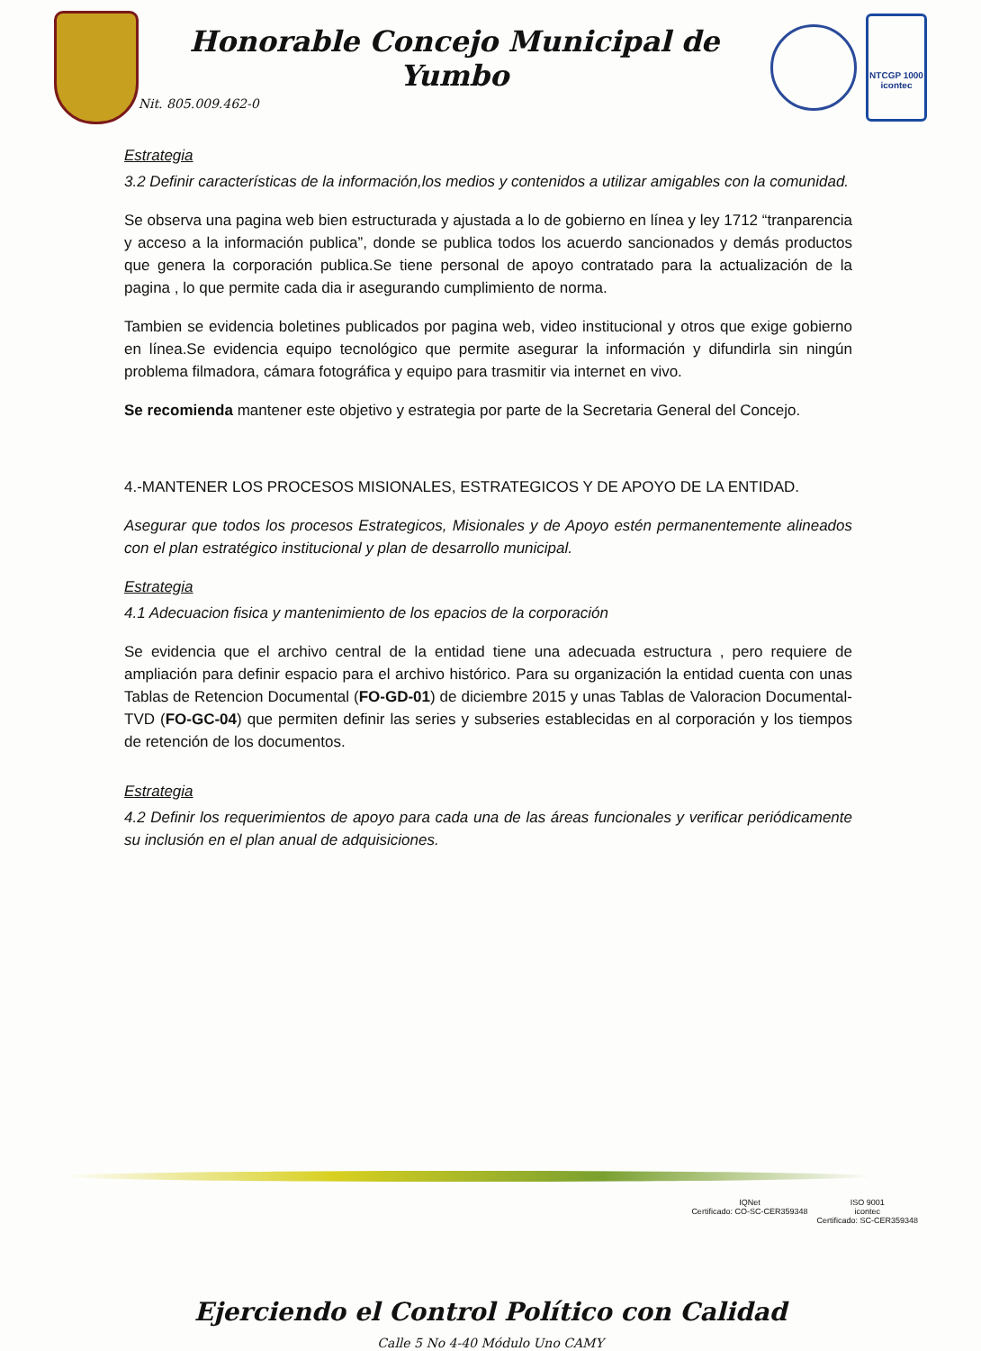Honorable Concejo Municipal de Yumbo
Nit. 805.009.462-0
NTCGP 1000
icontec
Estrategia
3.2 Definir características de la información,los medios y contenidos a utilizar amigables con la comunidad.
Se observa una pagina web bien estructurada y ajustada a lo de gobierno en línea y ley 1712 “tranparencia y acceso a la información publica”, donde se publica todos los acuerdo sancionados y demás productos que genera la corporación publica.Se tiene personal de apoyo contratado para la actualización de la pagina , lo que permite cada dia ir asegurando cumplimiento de norma.
Tambien se evidencia boletines publicados por pagina web, video institucional y otros que exige gobierno en línea.Se evidencia equipo tecnológico que permite asegurar la información y difundirla sin ningún problema filmadora, cámara fotográfica y equipo para trasmitir via internet en vivo.
Se recomienda mantener este objetivo y estrategia por parte de la Secretaria General del Concejo.
4.-MANTENER LOS PROCESOS MISIONALES, ESTRATEGICOS Y DE APOYO DE LA ENTIDAD.
Asegurar que todos los procesos Estrategicos, Misionales y de Apoyo estén permanentemente alineados con el plan estratégico institucional y plan de desarrollo municipal.
Estrategia
4.1 Adecuacion fisica y mantenimiento de los epacios de la corporación
Se evidencia que el archivo central de la entidad tiene una adecuada estructura , pero requiere de ampliación para definir espacio para el archivo histórico. Para su organización la entidad cuenta con unas Tablas de Retencion Documental (FO-GD-01) de diciembre 2015 y unas Tablas de Valoracion Documental-TVD (FO-GC-04) que permiten definir las series y subseries establecidas en al corporación y los tiempos de retención de los documentos.
Estrategia
4.2 Definir los requerimientos de apoyo para cada una de las áreas funcionales y verificar periódicamente su inclusión en el plan anual de adquisiciones.
IQNet
Certificado: CO-SC-CER359348
ISO 9001
icontec
Certificado: SC-CER359348
Ejerciendo el Control Político con Calidad
Calle 5 No 4-40 Módulo Uno CAMY